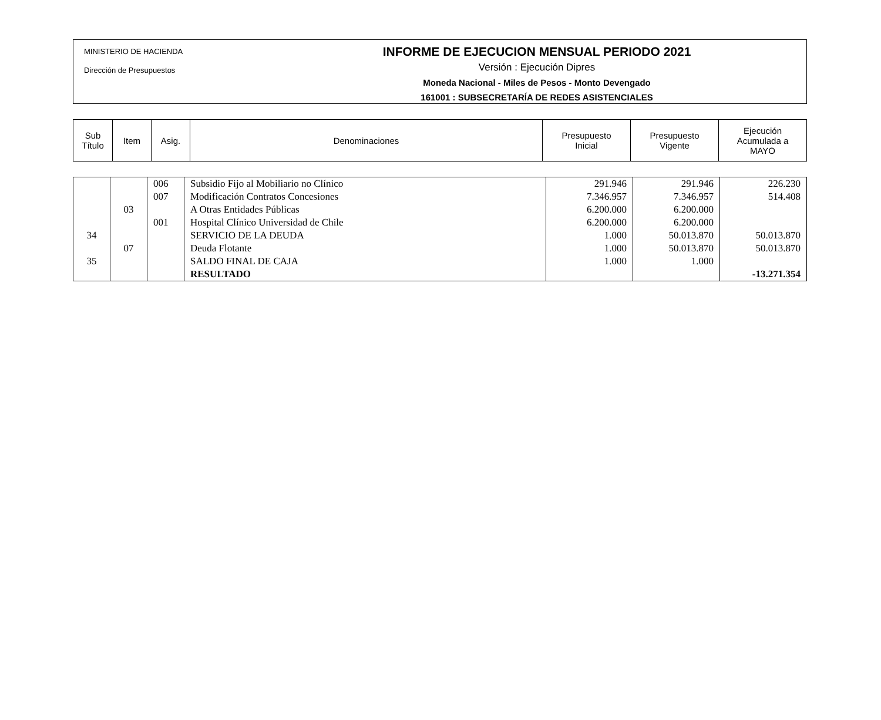MINISTERIO DE HACIENDA
Dirección de Presupuestos
INFORME DE EJECUCION MENSUAL PERIODO 2021
Versión : Ejecución Dipres
Moneda Nacional - Miles de Pesos - Monto Devengado
161001 : SUBSECRETARÍA DE REDES ASISTENCIALES
| Sub Título | Item | Asig. | Denominaciones | Presupuesto Inicial | Presupuesto Vigente | Ejecución Acumulada a MAYO |
| --- | --- | --- | --- | --- | --- | --- |
| | | 006 | Subsidio Fijo al Mobiliario no Clínico | 291.946 | 291.946 | 226.230 |
| | | 007 | Modificación Contratos Concesiones | 7.346.957 | 7.346.957 | 514.408 |
| | 03 | | A Otras Entidades Públicas | 6.200.000 | 6.200.000 | |
| | | 001 | Hospital Clínico Universidad de Chile | 6.200.000 | 6.200.000 | |
| 34 | | | SERVICIO DE LA DEUDA | 1.000 | 50.013.870 | 50.013.870 |
| | 07 | | Deuda Flotante | 1.000 | 50.013.870 | 50.013.870 |
| 35 | | | SALDO FINAL DE CAJA | 1.000 | 1.000 | |
| | | | RESULTADO | | | -13.271.354 |